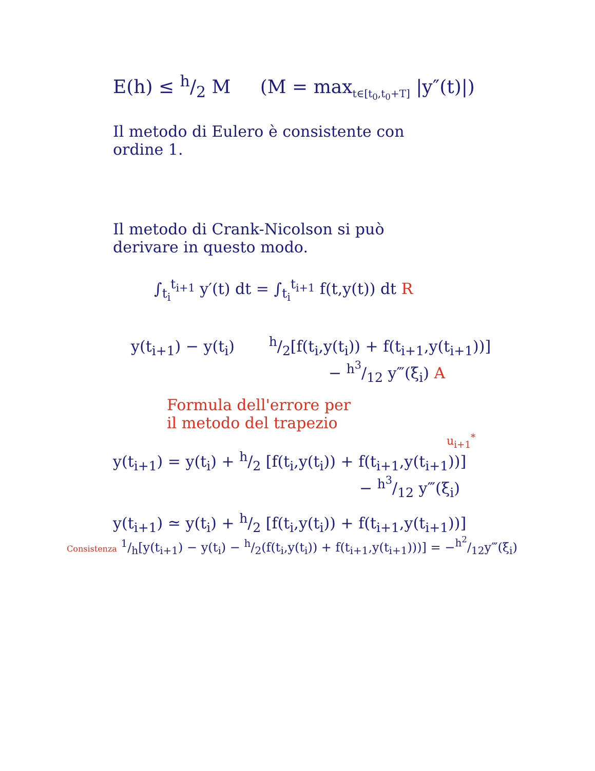E(h) ≤ h/2 M (M = max<sub>t∈[t<sub>0</sub>,t<sub>0</sub>+T]</sub> |y″(t)|)
Il metodo di Eulero è consistente con
ordine 1.
Il metodo di Crank-Nicolson si può
derivare in questo modo.
∫<sub>t<sub>i</sub></sub><sup>t<sub>i+1</sub></sup> y′(t) dt = ∫<sub>t<sub>i</sub></sub><sup>t<sub>i+1</sub></sup> f(t,y(t)) dt R
y(t<sub>i+1</sub>) − y(t<sub>i</sub>) h/2[f(t<sub>i</sub>,y(t<sub>i</sub>)) + f(t<sub>i+1</sub>,y(t<sub>i+1</sub>))]
− h<sup>3</sup>/12 y‴(ξ<sub>i</sub>) A
Formula dell'errore per
il metodo del trapezio
u<sub>i+1</sub><sup>*</sup>
y(t<sub>i+1</sub>) = y(t<sub>i</sub>) + h/2 [f(t<sub>i</sub>,y(t<sub>i</sub>)) + f(t<sub>i+1</sub>,y(t<sub>i+1</sub>))]
− h<sup>3</sup>/12 y‴(ξ<sub>i</sub>)
y(t<sub>i+1</sub>) ≃ y(t<sub>i</sub>) + h/2 [f(t<sub>i</sub>,y(t<sub>i</sub>)) + f(t<sub>i+1</sub>,y(t<sub>i+1</sub>))]
Consistenza 1/h[y(t<sub>i+1</sub>) − y(t<sub>i</sub>) − h/2(f(t<sub>i</sub>,y(t<sub>i</sub>)) + f(t<sub>i+1</sub>,y(t<sub>i+1</sub>)))] = −h<sup>2</sup>/12y‴(ξ<sub>i</sub>)